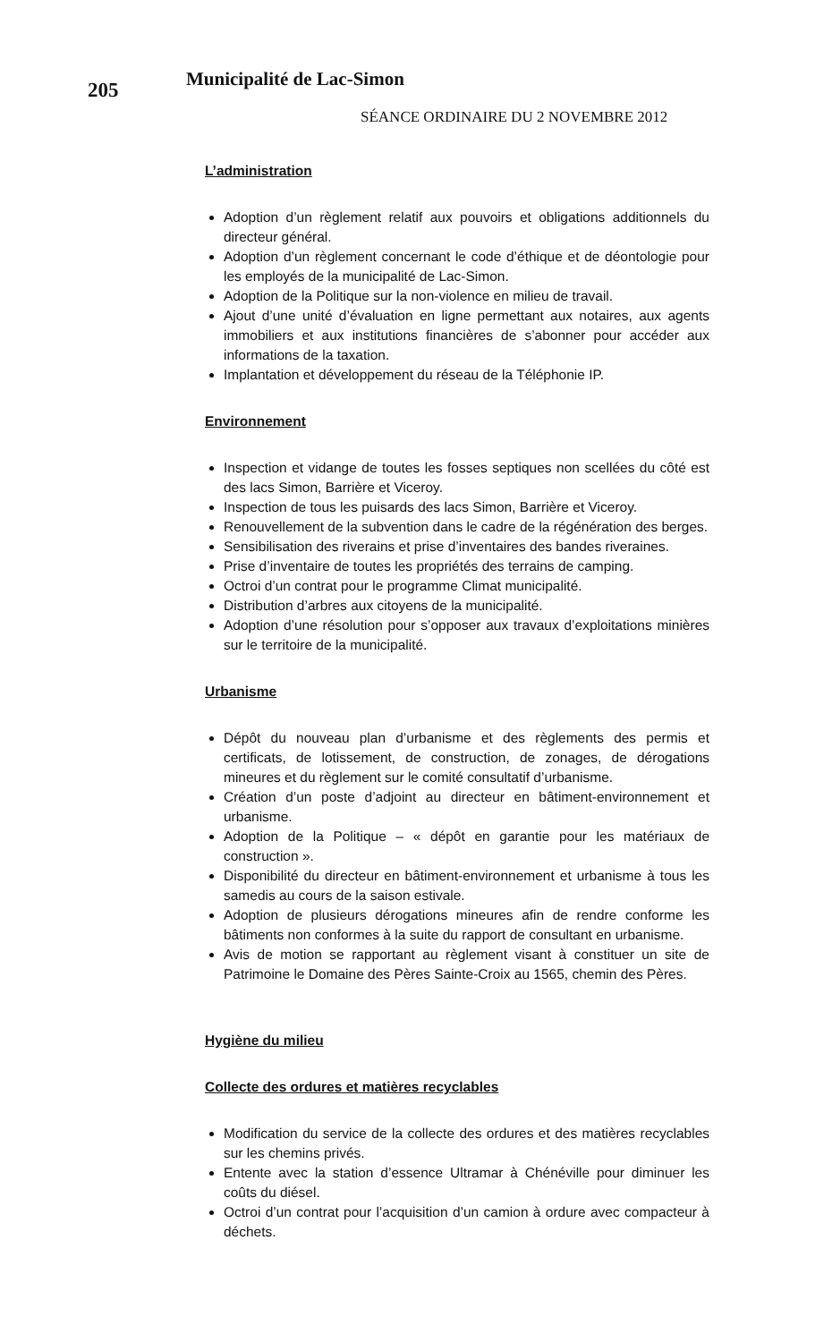205 Municipalité de Lac-Simon
SÉANCE ORDINAIRE DU 2 NOVEMBRE 2012
L’administration
Adoption d’un règlement relatif aux pouvoirs et obligations additionnels du directeur général.
Adoption d’un règlement concernant le code d’éthique et de déontologie pour les employés de la municipalité de Lac-Simon.
Adoption de la Politique sur la non-violence en milieu de travail.
Ajout d’une unité d’évaluation en ligne permettant aux notaires, aux agents immobiliers et aux institutions financières de s’abonner pour accéder aux informations de la taxation.
Implantation et développement du réseau de la Téléphonie IP.
Environnement
Inspection et vidange de toutes les fosses septiques non scellées du côté est des lacs Simon, Barrière et Viceroy.
Inspection de tous les puisards des lacs Simon, Barrière et Viceroy.
Renouvellement de la subvention dans le cadre de la régénération des berges.
Sensibilisation des riverains et prise d’inventaires des bandes riveraines.
Prise d’inventaire de toutes les propriétés des terrains de camping.
Octroi d’un contrat pour le programme Climat municipalité.
Distribution d’arbres aux citoyens de la municipalité.
Adoption d’une résolution pour s’opposer aux travaux d’exploitations minières sur le territoire de la municipalité.
Urbanisme
Dépôt du nouveau plan d’urbanisme et des règlements des permis et certificats, de lotissement, de construction, de zonages, de dérogations mineures et du règlement sur le comité consultatif d’urbanisme.
Création d’un poste d’adjoint au directeur en bâtiment-environnement et urbanisme.
Adoption de la Politique – « dépôt en garantie pour les matériaux de construction ».
Disponibilité du directeur en bâtiment-environnement et urbanisme à tous les samedis au cours de la saison estivale.
Adoption de plusieurs dérogations mineures afin de rendre conforme les bâtiments non conformes à la suite du rapport de consultant en urbanisme.
Avis de motion se rapportant au règlement visant à constituer un site de Patrimoine le Domaine des Pères Sainte-Croix au 1565, chemin des Pères.
Hygiène du milieu
Collecte des ordures et matières recyclables
Modification du service de la collecte des ordures et des matières recyclables sur les chemins privés.
Entente avec la station d’essence Ultramar à Chénéville pour diminuer les coûts du diésel.
Octroi d’un contrat pour l’acquisition d’un camion à ordure avec compacteur à déchets.